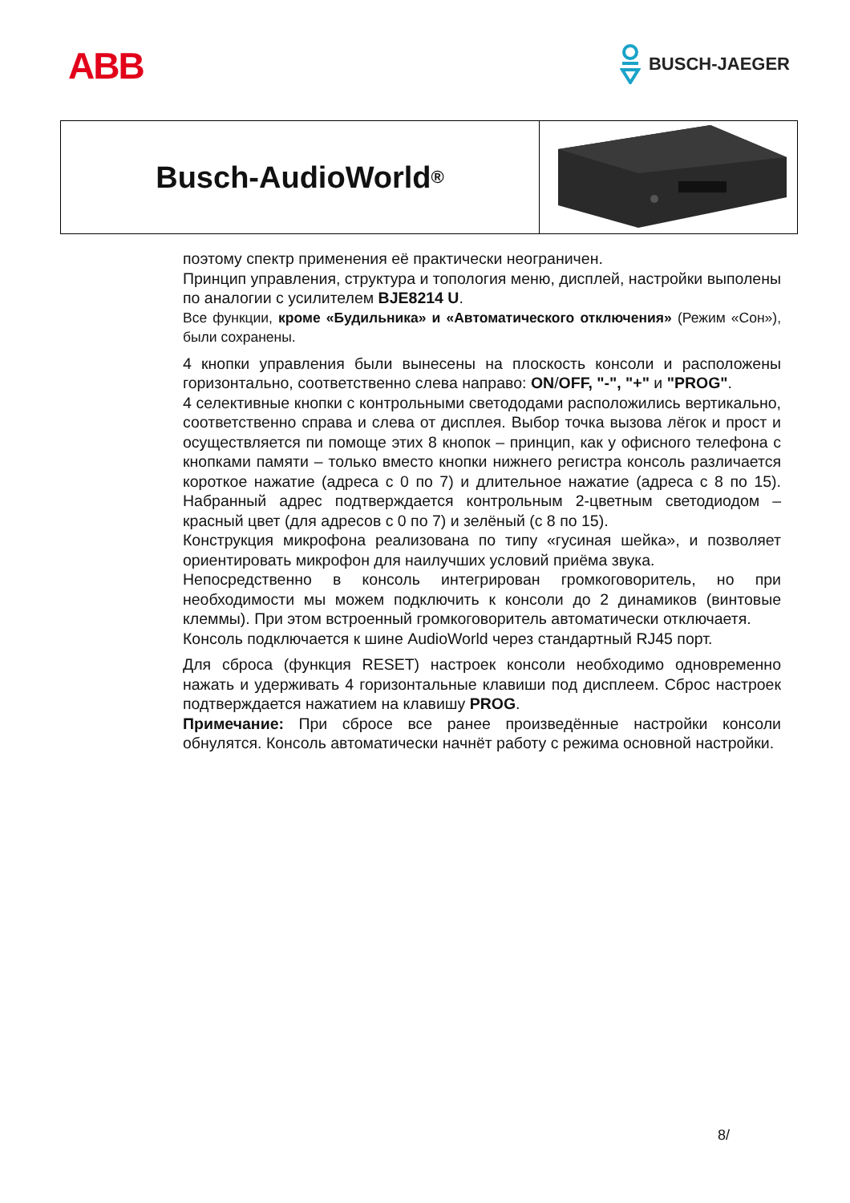ABB
BUSCH-JAEGER
Busch-AudioWorld<sup>®</sup>
поэтому спектр применения её практически неограничен.
Принцип управления, структура и топология меню, дисплей, настройки выполены по аналогии с усилителем BJE8214 U.
Все функции, кроме «Будильника» и «Автоматического отключения» (Режим «Сон»), были сохранены.
4 кнопки управления были вынесены на плоскость консоли и расположены горизонтально, соответственно слева направо: ON/OFF, "-", "+" и "PROG".
4 селективные кнопки с контрольными светододами расположились вертикально, соответственно справа и слева от дисплея. Выбор точка вызова лёгок и прост и осуществляется пи помоще этих 8 кнопок – принцип, как у офисного телефона с кнопками памяти – только вместо кнопки нижнего регистра консоль различается короткое нажатие (адреса с 0 по 7) и длительное нажатие (адреса с 8 по 15). Набранный адрес подтверждается контрольным 2-цветным светодиодом – красный цвет (для адресов с 0 по 7) и зелёный (с 8 по 15).
Конструкция микрофона реализована по типу «гусиная шейка», и позволяет ориентировать микрофон для наилучших условий приёма звука.
Непосредственно в консоль интегрирован громкоговоритель, но при необходимости мы можем подключить к консоли до 2 динамиков (винтовые клеммы). При этом встроенный громкоговоритель автоматически отключаетя.
Консоль подключается к шине AudioWorld через стандартный RJ45 порт.
Для сброса (функция RESET) настроек консоли необходимо одновременно нажать и удерживать 4 горизонтальные клавиши под дисплеем. Сброс настроек подтверждается нажатием на клавишу PROG.
Примечание: При сбросе все ранее произведённые настройки консоли обнулятся. Консоль автоматически начнёт работу с режима основной настройки.
8/